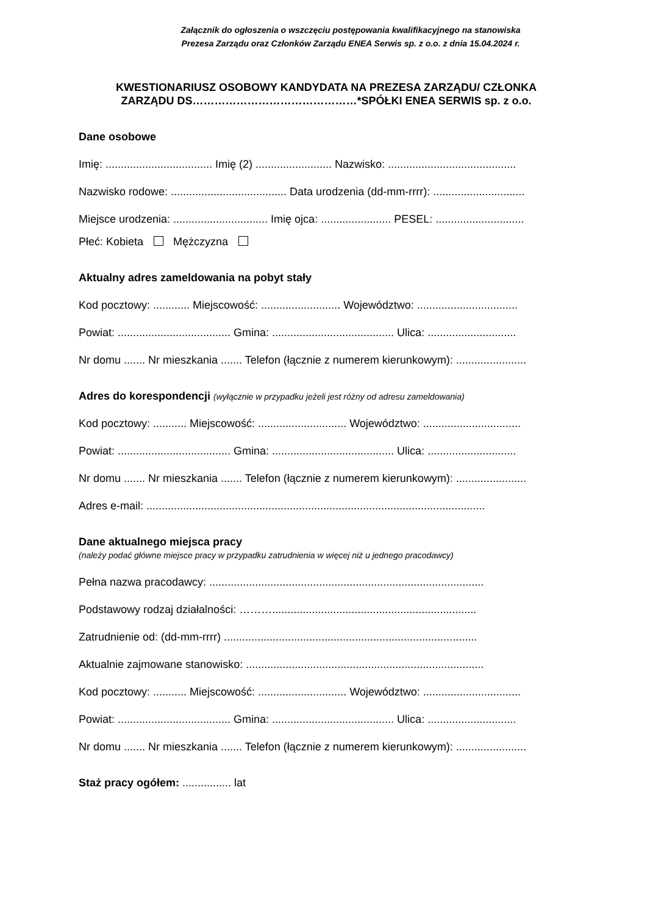Załącznik do ogłoszenia o wszczęciu postępowania kwalifikacyjnego na stanowiska
Prezesa Zarządu oraz Członków Zarządu ENEA Serwis sp. z o.o. z dnia 15.04.2024 r.
KWESTIONARIUSZ OSOBOWY KANDYDATA NA PREZESA ZARZĄDU/ CZŁONKA
ZARZĄDU DS………………………………………*SPÓŁKI ENEA SERWIS sp. z o.o.
Dane osobowe
Imię: ................................... Imię (2) ......................... Nazwisko: ..........................................
Nazwisko rodowe: ...................................... Data urodzenia (dd-mm-rrrr): ..............................
Miejsce urodzenia: ............................... Imię ojca: ....................... PESEL: .............................
Płeć: Kobieta Mężczyzna
Aktualny adres zameldowania na pobyt stały
Kod pocztowy: ............ Miejscowość: .......................... Województwo: .................................
Powiat: ..................................... Gmina: ........................................ Ulica: .............................
Nr domu ....... Nr mieszkania ....... Telefon (łącznie z numerem kierunkowym): .......................
Adres do korespondencji (wyłącznie w przypadku jeżeli jest różny od adresu zameldowania)
Kod pocztowy: ........... Miejscowość: ............................. Województwo: ................................
Powiat: ..................................... Gmina: ........................................ Ulica: .............................
Nr domu ....... Nr mieszkania ....... Telefon (łącznie z numerem kierunkowym): .......................
Adres e-mail: ...............................................................................................................
Dane aktualnego miejsca pracy
(należy podać główne miejsce pracy w przypadku zatrudnienia w więcej niż u jednego pracodawcy)
Pełna nazwa pracodawcy: ..........................................................................................
Podstawowy rodzaj działalności: ………...................................................................
Zatrudnienie od: (dd-mm-rrrr) ...................................................................................
Aktualnie zajmowane stanowisko: ..............................................................................
Kod pocztowy: ........... Miejscowość: ............................. Województwo: ................................
Powiat: ..................................... Gmina: ........................................ Ulica: .............................
Nr domu ....... Nr mieszkania ....... Telefon (łącznie z numerem kierunkowym): .......................
Staż pracy ogółem: ................ lat